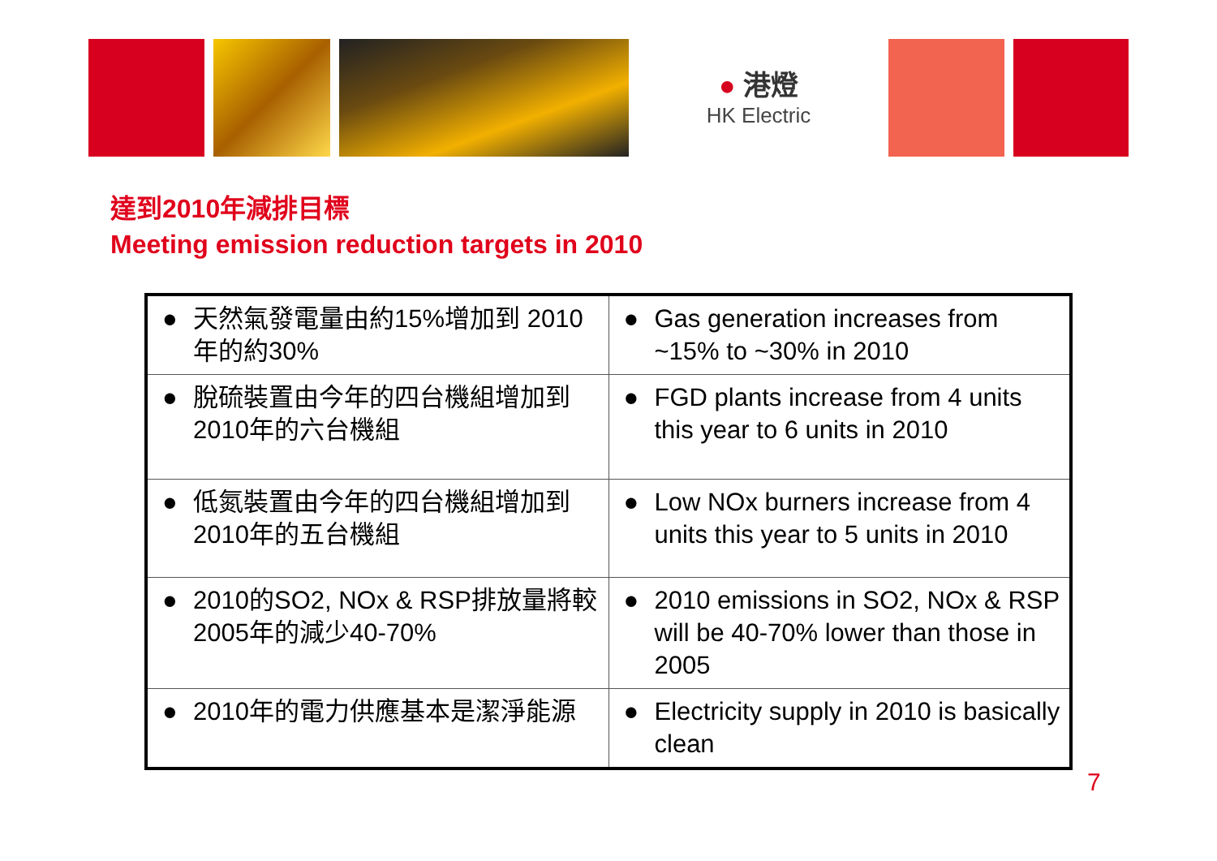● 港燈
HK Electric
達到2010年減排目標
Meeting emission reduction targets in 2010
| ● 天然氣發電量由約15%增加到 2010年的約30% | ● Gas generation increases from ~15% to ~30% in 2010 |
| ● 脫硫裝置由今年的四台機組增加到2010年的六台機組 | ● FGD plants increase from 4 units this year to 6 units in 2010 |
| ● 低氮裝置由今年的四台機組增加到2010年的五台機組 | ● Low NOx burners increase from 4 units this year to 5 units in 2010 |
| ● 2010的SO2, NOx & RSP排放量將較2005年的減少40-70% | ● 2010 emissions in SO2, NOx & RSP will be 40-70% lower than those in 2005 |
| ● 2010年的電力供應基本是潔淨能源 | ● Electricity supply in 2010 is basically clean |
7